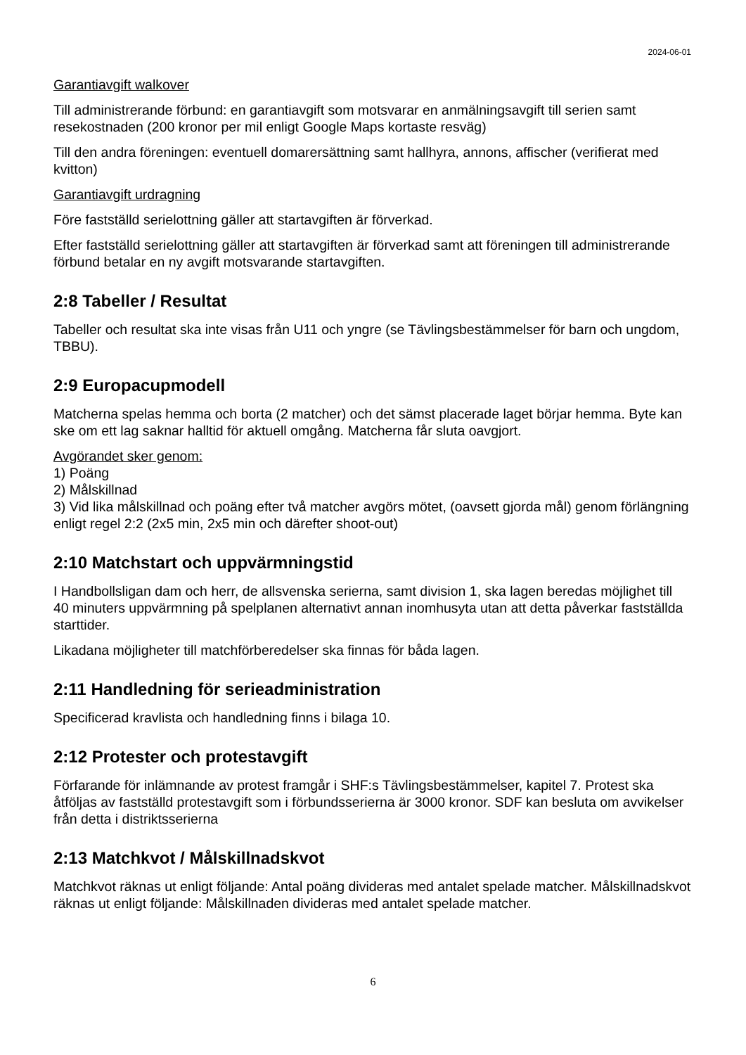2024-06-01
Garantiavgift walkover
Till administrerande förbund: en garantiavgift som motsvarar en anmälningsavgift till serien samt resekostnaden (200 kronor per mil enligt Google Maps kortaste resväg)
Till den andra föreningen: eventuell domarersättning samt hallhyra, annons, affischer (verifierat med kvitton)
Garantiavgift urdragning
Före fastställd serielottning gäller att startavgiften är förverkad.
Efter fastställd serielottning gäller att startavgiften är förverkad samt att föreningen till administrerande förbund betalar en ny avgift motsvarande startavgiften.
2:8 Tabeller / Resultat
Tabeller och resultat ska inte visas från U11 och yngre (se Tävlingsbestämmelser för barn och ungdom, TBBU).
2:9 Europacupmodell
Matcherna spelas hemma och borta (2 matcher) och det sämst placerade laget börjar hemma. Byte kan ske om ett lag saknar halltid för aktuell omgång. Matcherna får sluta oavgjort.
Avgörandet sker genom:
1) Poäng
2) Målskillnad
3) Vid lika målskillnad och poäng efter två matcher avgörs mötet, (oavsett gjorda mål) genom förlängning enligt regel 2:2 (2x5 min, 2x5 min och därefter shoot-out)
2:10 Matchstart och uppvärmningstid
I Handbollsligan dam och herr, de allsvenska serierna, samt division 1, ska lagen beredas möjlighet till 40 minuters uppvärmning på spelplanen alternativt annan inomhusyta utan att detta påverkar fastställda starttider.
Likadana möjligheter till matchförberedelser ska finnas för båda lagen.
2:11 Handledning för serieadministration
Specificerad kravlista och handledning finns i bilaga 10.
2:12 Protester och protestavgift
Förfarande för inlämnande av protest framgår i SHF:s Tävlingsbestämmelser, kapitel 7. Protest ska åtföljas av fastställd protestavgift som i förbundsserierna är 3000 kronor. SDF kan besluta om avvikelser från detta i distriktsserierna
2:13 Matchkvot / Målskillnadskvot
Matchkvot räknas ut enligt följande: Antal poäng divideras med antalet spelade matcher. Målskillnadskvot räknas ut enligt följande: Målskillnaden divideras med antalet spelade matcher.
6